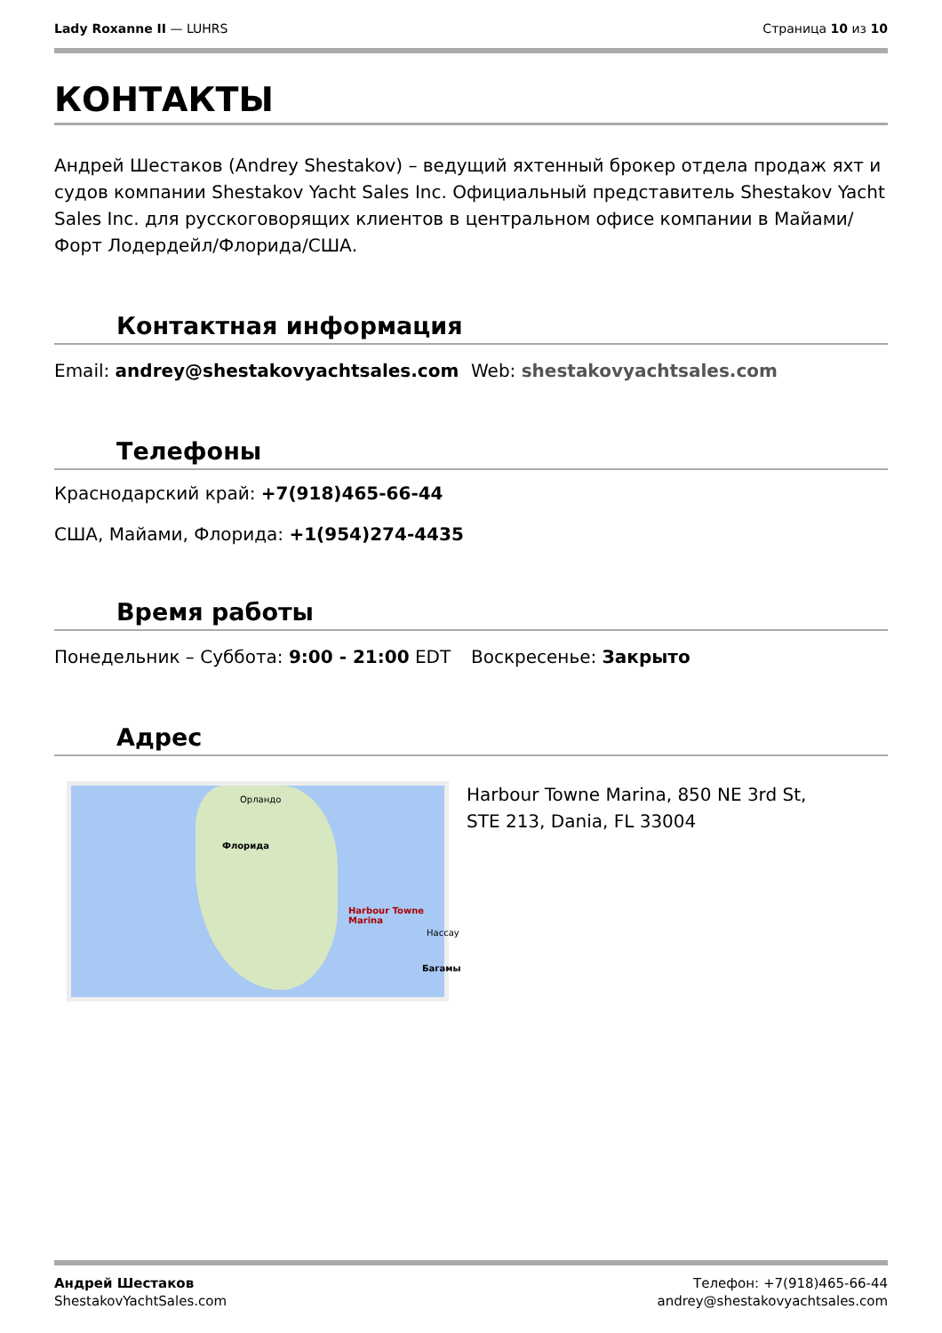Lady Roxanne II — LUHRS Страница 10 из 10
КОНТАКТЫ
Андрей Шестаков (Andrey Shestakov) – ведущий яхтенный брокер отдела продаж яхт и судов компании Shestakov Yacht Sales Inc. Официальный представитель Shestakov Yacht Sales Inc. для русскоговорящих клиентов в центральном офисе компании в Майами/Форт Лодердейл/Флорида/США.
Контактная информация
Email: andrey@shestakovyachtsales.com
Web: shestakovyachtsales.com
Телефоны
Краснодарский край: +7(918)465-66-44
США, Майами, Флорида: +1(954)274-4435
Время работы
Понедельник – Суббота: 9:00 - 21:00 EDT
Воскресенье: Закрыто
Адрес
Орландо
Флорида
Harbour Towne Marina
Нассау
Багамы
Harbour Towne Marina, 850 NE 3rd St, STE 213, Dania, FL 33004
Андрей Шестаков
ShestakovYachtSales.com
Телефон: +7(918)465-66-44
andrey@shestakovyachtsales.com